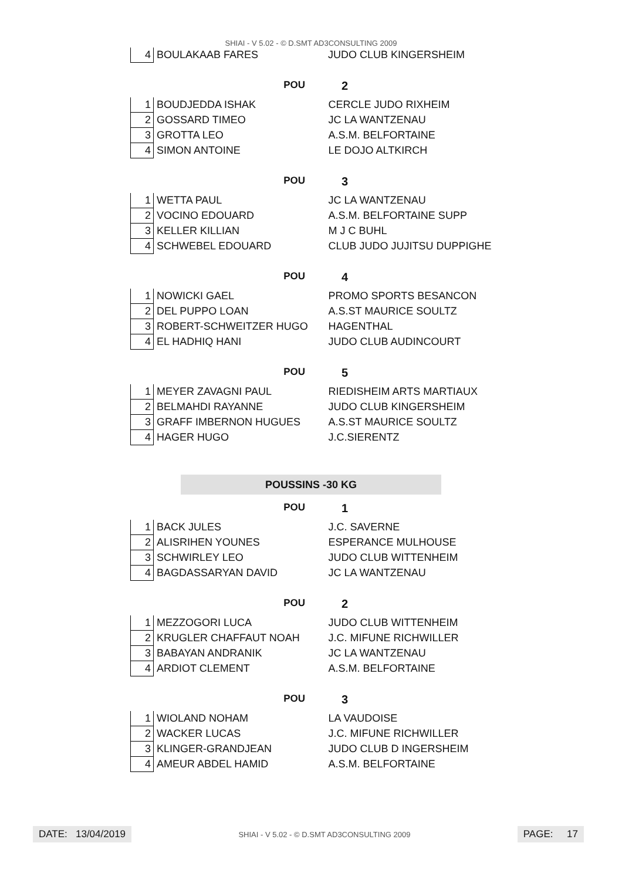SHIAI - V 5.02 - © D.SMT AD3CONSULTING 2009
| 4 | BOULAKAAB FARES | JUDO CLUB KINGERSHEIM |
POU 2
| 1 | BOUDJEDDA ISHAK | CERCLE JUDO RIXHEIM |
| 2 | GOSSARD TIMEO | JC LA WANTZENAU |
| 3 | GROTTA LEO | A.S.M. BELFORTAINE |
| 4 | SIMON ANTOINE | LE DOJO ALTKIRCH |
POU 3
| 1 | WETTA PAUL | JC LA WANTZENAU |
| 2 | VOCINO EDOUARD | A.S.M. BELFORTAINE SUPP |
| 3 | KELLER KILLIAN | M J C BUHL |
| 4 | SCHWEBEL EDOUARD | CLUB JUDO JUJITSU DUPPIGHE |
POU 4
| 1 | NOWICKI GAEL | PROMO SPORTS BESANCON |
| 2 | DEL PUPPO LOAN | A.S.ST MAURICE SOULTZ |
| 3 | ROBERT-SCHWEITZER HUGO | HAGENTHAL |
| 4 | EL HADHIQ HANI | JUDO CLUB AUDINCOURT |
POU 5
| 1 | MEYER ZAVAGNI PAUL | RIEDISHEIM ARTS MARTIAUX |
| 2 | BELMAHDI RAYANNE | JUDO CLUB KINGERSHEIM |
| 3 | GRAFF IMBERNON HUGUES | A.S.ST MAURICE SOULTZ |
| 4 | HAGER HUGO | J.C.SIERENTZ |
POUSSINS -30 KG
POU 1
| 1 | BACK JULES | J.C. SAVERNE |
| 2 | ALISRIHEN YOUNES | ESPERANCE MULHOUSE |
| 3 | SCHWIRLEY LEO | JUDO CLUB WITTENHEIM |
| 4 | BAGDASSARYAN DAVID | JC LA WANTZENAU |
POU 2
| 1 | MEZZOGORI LUCA | JUDO CLUB WITTENHEIM |
| 2 | KRUGLER CHAFFAUT NOAH | J.C. MIFUNE RICHWILLER |
| 3 | BABAYAN ANDRANIK | JC LA WANTZENAU |
| 4 | ARDIOT CLEMENT | A.S.M. BELFORTAINE |
POU 3
| 1 | WIOLAND NOHAM | LA VAUDOISE |
| 2 | WACKER LUCAS | J.C. MIFUNE RICHWILLER |
| 3 | KLINGER-GRANDJEAN | JUDO CLUB D INGERSHEIM |
| 4 | AMEUR ABDEL HAMID | A.S.M. BELFORTAINE |
DATE: 13/04/2019
SHIAI - V 5.02 - © D.SMT AD3CONSULTING 2009
PAGE: 17